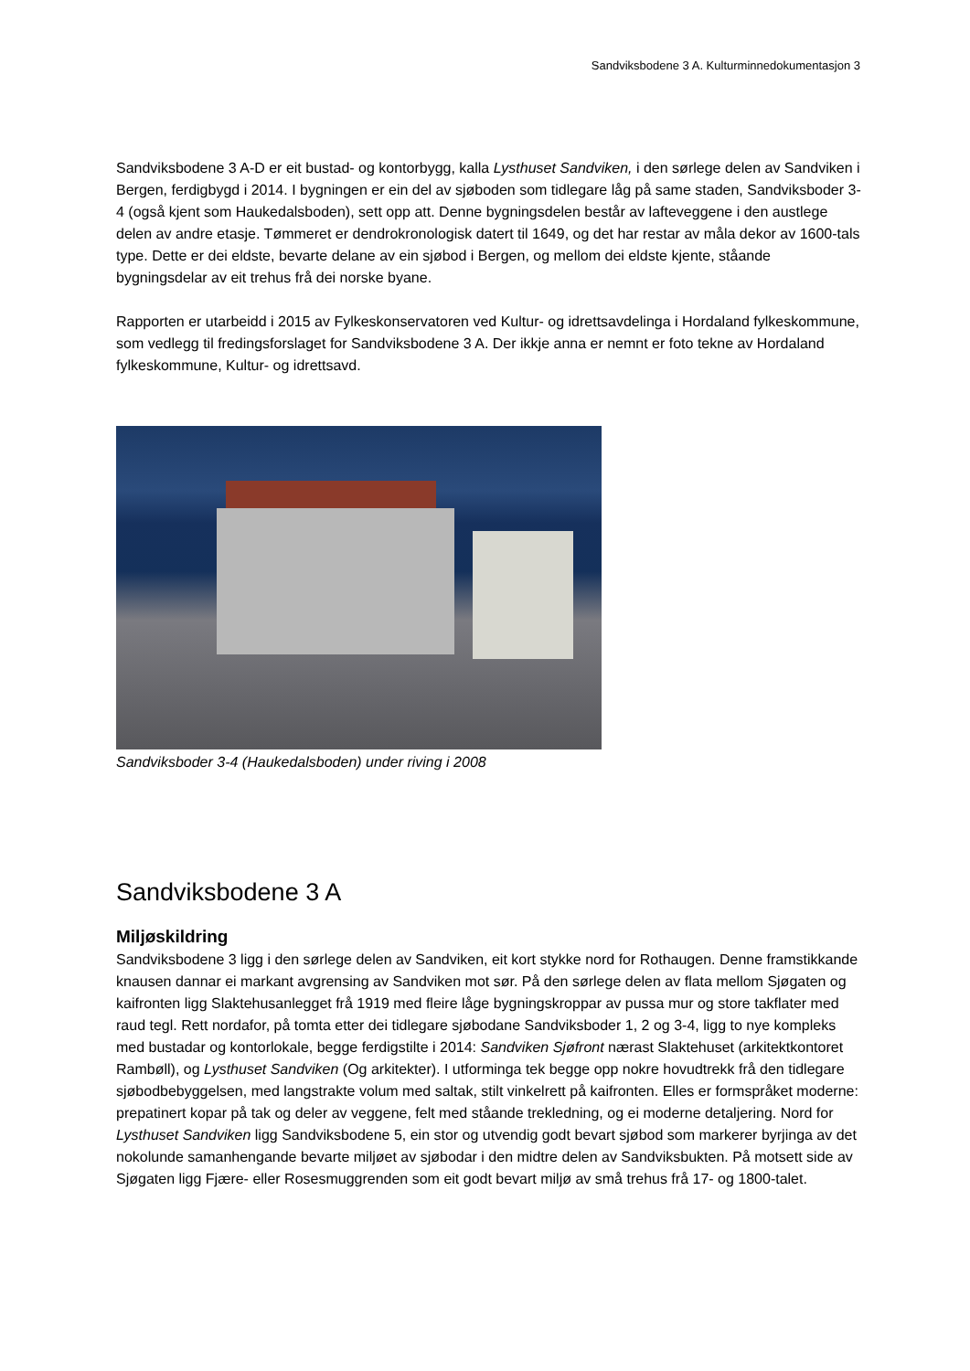Sandviksbodene 3 A. Kulturminnedokumentasjon 3
Sandviksbodene 3 A-D er eit bustad- og kontorbygg, kalla Lysthuset Sandviken, i den sørlege delen av Sandviken i Bergen, ferdigbygd i 2014. I bygningen er ein del av sjøboden som tidlegare låg på same staden, Sandviksboder 3-4 (også kjent som Haukedalsboden), sett opp att. Denne bygningsdelen består av lafteveggene i den austlege delen av andre etasje. Tømmeret er dendrokronologisk datert til 1649, og det har restar av måla dekor av 1600-tals type. Dette er dei eldste, bevarte delane av ein sjøbod i Bergen, og mellom dei eldste kjente, ståande bygningsdelar av eit trehus frå dei norske byane.
Rapporten er utarbeidd i 2015 av Fylkeskonservatoren ved Kultur- og idrettsavdelinga i Hordaland fylkeskommune, som vedlegg til fredingsforslaget for Sandviksbodene 3 A. Der ikkje anna er nemnt er foto tekne av Hordaland fylkeskommune, Kultur- og idrettsavd.
Sandviksboder 3-4 (Haukedalsboden) under riving i 2008
Sandviksbodene 3 A
Miljøskildring
Sandviksbodene 3 ligg i den sørlege delen av Sandviken, eit kort stykke nord for Rothaugen. Denne framstikkande knausen dannar ei markant avgrensing av Sandviken mot sør. På den sørlege delen av flata mellom Sjøgaten og kaifronten ligg Slaktehusanlegget frå 1919 med fleire låge bygningskroppar av pussa mur og store takflater med raud tegl. Rett nordafor, på tomta etter dei tidlegare sjøbodane Sandviksboder 1, 2 og 3-4, ligg to nye kompleks med bustadar og kontorlokale, begge ferdigstilte i 2014: Sandviken Sjøfront nærast Slaktehuset (arkitektkontoret Rambøll), og Lysthuset Sandviken (Og arkitekter). I utforminga tek begge opp nokre hovudtrekk frå den tidlegare sjøbodbebyggelsen, med langstrakte volum med saltak, stilt vinkelrett på kaifronten. Elles er formspråket moderne: prepatinert kopar på tak og deler av veggene, felt med ståande trekledning, og ei moderne detaljering. Nord for Lysthuset Sandviken ligg Sandviksbodene 5, ein stor og utvendig godt bevart sjøbod som markerer byrjinga av det nokolunde samanhengande bevarte miljøet av sjøbodar i den midtre delen av Sandviksbukten. På motsett side av Sjøgaten ligg Fjære- eller Rosesmuggrenden som eit godt bevart miljø av små trehus frå 17- og 1800-talet.